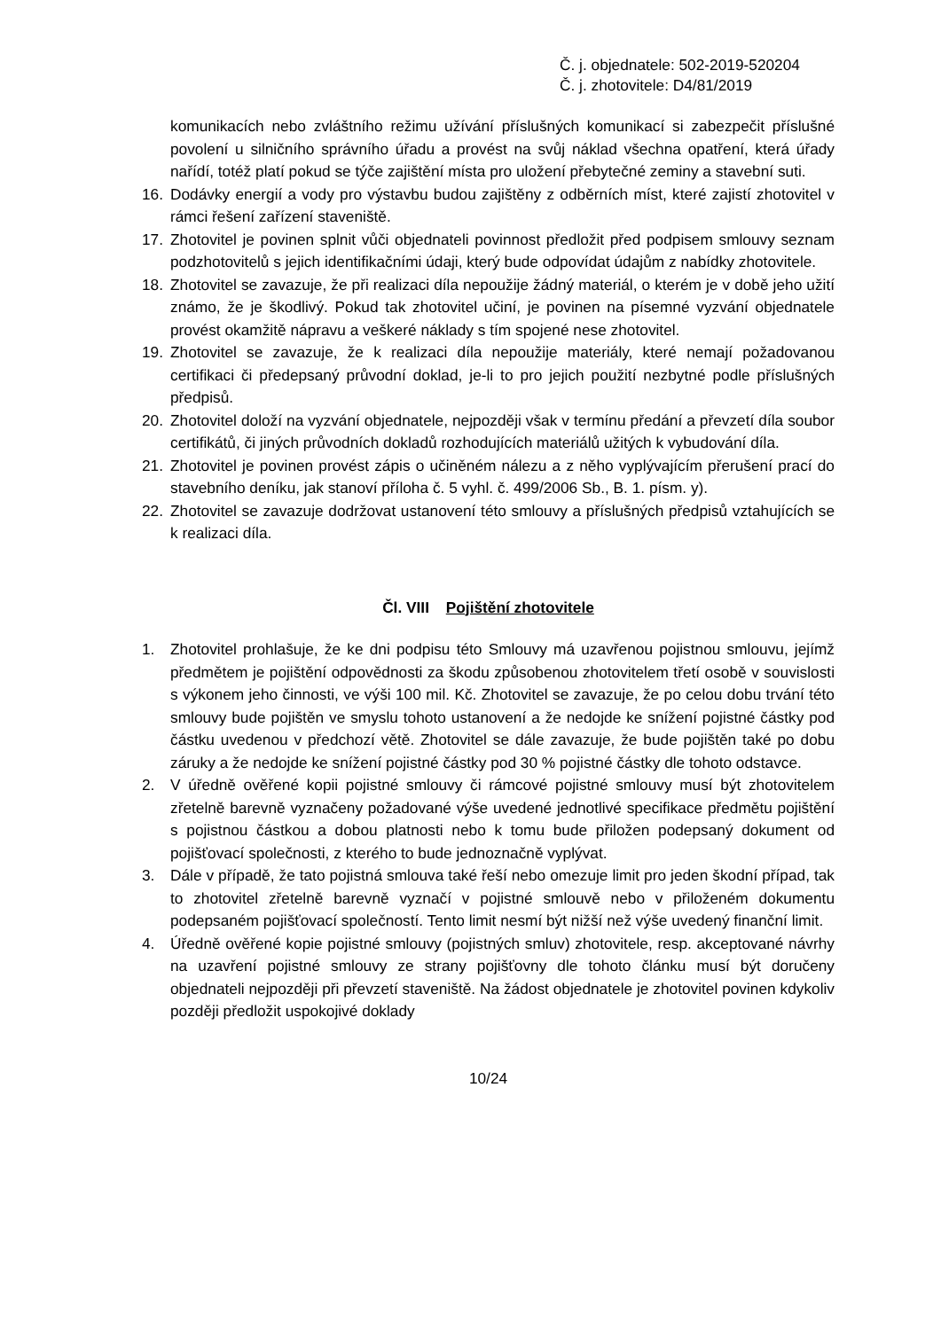Č. j. objednatele: 502-2019-520204
Č. j. zhotovitele: D4/81/2019
komunikacích nebo zvláštního režimu užívání příslušných komunikací si zabezpečit příslušné povolení u silničního správního úřadu a provést na svůj náklad všechna opatření, která úřady nařídí, totéž platí pokud se týče zajištění místa pro uložení přebytečné zeminy a stavební suti.
16. Dodávky energií a vody pro výstavbu budou zajištěny z odběrních míst, které zajistí zhotovitel v rámci řešení zařízení staveniště.
17. Zhotovitel je povinen splnit vůči objednateli povinnost předložit před podpisem smlouvy seznam podzhotovitelů s jejich identifikačními údaji, který bude odpovídat údajům z nabídky zhotovitele.
18. Zhotovitel se zavazuje, že při realizaci díla nepoužije žádný materiál, o kterém je v době jeho užití známo, že je škodlivý. Pokud tak zhotovitel učiní, je povinen na písemné vyzvání objednatele provést okamžitě nápravu a veškeré náklady s tím spojené nese zhotovitel.
19. Zhotovitel se zavazuje, že k realizaci díla nepoužije materiály, které nemají požadovanou certifikaci či předepsaný průvodní doklad, je-li to pro jejich použití nezbytné podle příslušných předpisů.
20. Zhotovitel doloží na vyzvání objednatele, nejpozději však v termínu předání a převzetí díla soubor certifikátů, či jiných průvodních dokladů rozhodujících materiálů užitých k vybudování díla.
21. Zhotovitel je povinen provést zápis o učiněném nálezu a z něho vyplývajícím přerušení prací do stavebního deníku, jak stanoví příloha č. 5 vyhl. č. 499/2006 Sb., B. 1. písm. y).
22. Zhotovitel se zavazuje dodržovat ustanovení této smlouvy a příslušných předpisů vztahujících se k realizaci díla.
Čl. VIII Pojištění zhotovitele
1. Zhotovitel prohlašuje, že ke dni podpisu této Smlouvy má uzavřenou pojistnou smlouvu, jejímž předmětem je pojištění odpovědnosti za škodu způsobenou zhotovitelem třetí osobě v souvislosti s výkonem jeho činnosti, ve výši 100 mil. Kč. Zhotovitel se zavazuje, že po celou dobu trvání této smlouvy bude pojištěn ve smyslu tohoto ustanovení a že nedojde ke snížení pojistné částky pod částku uvedenou v předchozí větě. Zhotovitel se dále zavazuje, že bude pojištěn také po dobu záruky a že nedojde ke snížení pojistné částky pod 30 % pojistné částky dle tohoto odstavce.
2. V úředně ověřené kopii pojistné smlouvy či rámcové pojistné smlouvy musí být zhotovitelem zřetelně barevně vyznačeny požadované výše uvedené jednotlivé specifikace předmětu pojištění s pojistnou částkou a dobou platnosti nebo k tomu bude přiložen podepsaný dokument od pojišťovací společnosti, z kterého to bude jednoznačně vyplývat.
3. Dále v případě, že tato pojistná smlouva také řeší nebo omezuje limit pro jeden škodní případ, tak to zhotovitel zřetelně barevně vyznačí v pojistné smlouvě nebo v přiloženém dokumentu podepsaném pojišťovací společností. Tento limit nesmí být nižší než výše uvedený finanční limit.
4. Úředně ověřené kopie pojistné smlouvy (pojistných smluv) zhotovitele, resp. akceptované návrhy na uzavření pojistné smlouvy ze strany pojišťovny dle tohoto článku musí být doručeny objednateli nejpozději při převzetí staveniště. Na žádost objednatele je zhotovitel povinen kdykoliv později předložit uspokojivé doklady
10/24